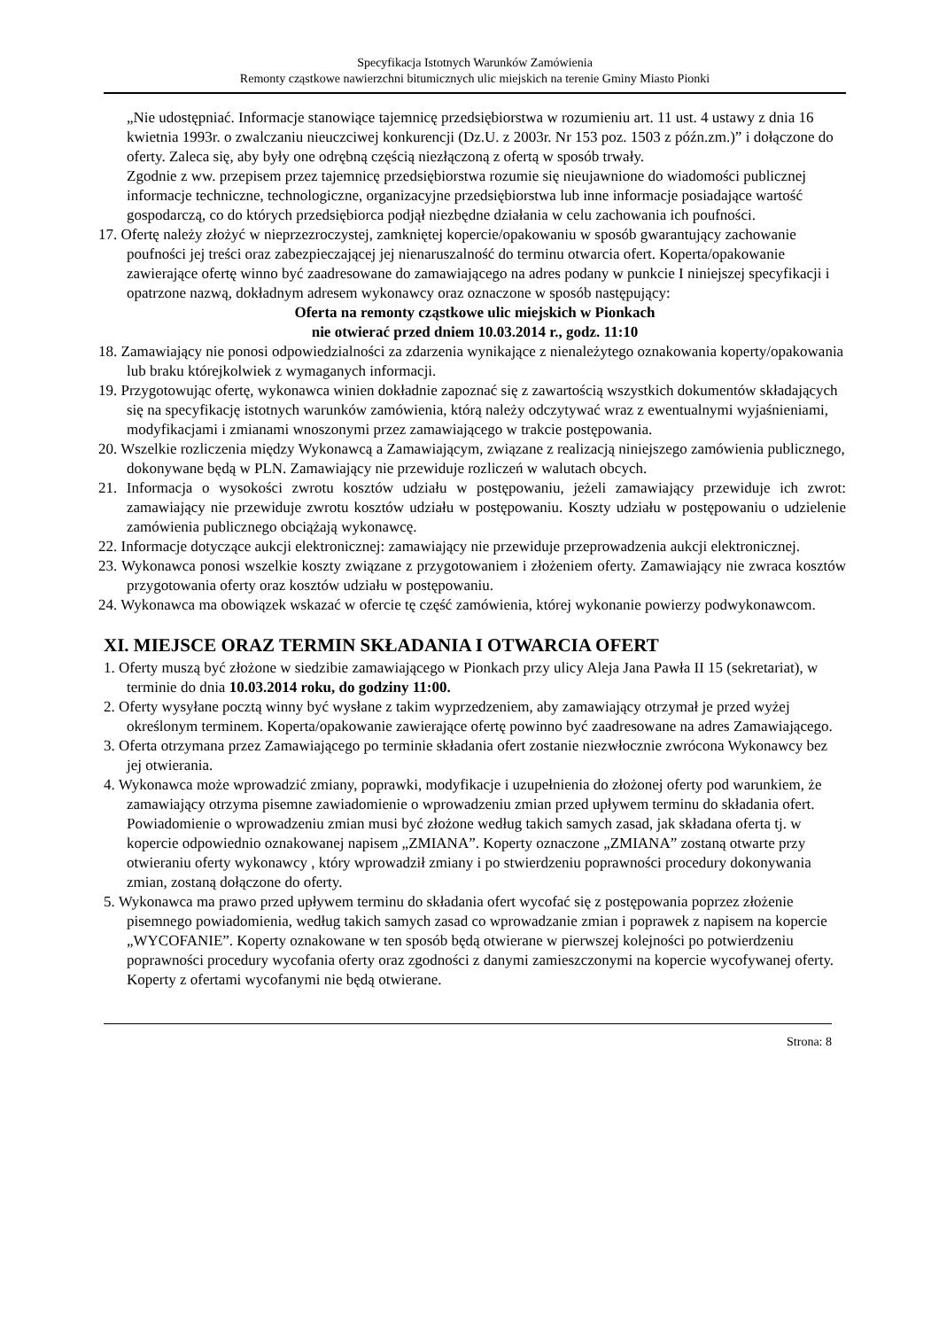Specyfikacja Istotnych Warunków Zamówienia
Remonty cząstkowe nawierzchni bitumicznych ulic miejskich na terenie Gminy Miasto Pionki
„Nie udostępniać. Informacje stanowiące tajemnicę przedsiębiorstwa w rozumieniu art. 11 ust. 4 ustawy z dnia 16 kwietnia 1993r. o zwalczaniu nieuczciwej konkurencji (Dz.U. z 2003r. Nr 153 poz. 1503 z późn.zm.)” i dołączone do oferty. Zaleca się, aby były one odrębną częścią niezłączoną z ofertą w sposób trwały.
Zgodnie z ww. przepisem przez tajemnicę przedsiębiorstwa rozumie się nieujawnione do wiadomości publicznej informacje techniczne, technologiczne, organizacyjne przedsiębiorstwa lub inne informacje posiadające wartość gospodarczą, co do których przedsiębiorca podjął niezbędne działania w celu zachowania ich poufności.
17. Ofertę należy złożyć w nieprzezroczystej, zamkniętej kopercie/opakowaniu w sposób gwarantujący zachowanie poufności jej treści oraz zabezpieczającej jej nienaruszalność do terminu otwarcia ofert. Koperta/opakowanie zawierające ofertę winno być zaadresowane do zamawiającego na adres podany w punkcie I niniejszej specyfikacji i opatrzone nazwą, dokładnym adresem wykonawcy oraz oznaczone w sposób następujący:
Oferta na remonty cząstkowe ulic miejskich w Pionkach
nie otwierać przed dniem 10.03.2014 r., godz. 11:10
18. Zamawiający nie ponosi odpowiedzialności za zdarzenia wynikające z nienależytego oznakowania koperty/opakowania lub braku którejkolwiek z wymaganych informacji.
19. Przygotowując ofertę, wykonawca winien dokładnie zapoznać się z zawartością wszystkich dokumentów składających się na specyfikację istotnych warunków zamówienia, którą należy odczytywać wraz z ewentualnymi wyjaśnieniami, modyfikacjami i zmianami wnoszonymi przez zamawiającego w trakcie postępowania.
20. Wszelkie rozliczenia między Wykonawcą a Zamawiającym, związane z realizacją niniejszego zamówienia publicznego, dokonywane będą w PLN. Zamawiający nie przewiduje rozliczeń w walutach obcych.
21. Informacja o wysokości zwrotu kosztów udziału w postępowaniu, jeżeli zamawiający przewiduje ich zwrot: zamawiający nie przewiduje zwrotu kosztów udziału w postępowaniu. Koszty udziału w postępowaniu o udzielenie zamówienia publicznego obciążają wykonawcę.
22. Informacje dotyczące aukcji elektronicznej: zamawiający nie przewiduje przeprowadzenia aukcji elektronicznej.
23. Wykonawca ponosi wszelkie koszty związane z przygotowaniem i złożeniem oferty. Zamawiający nie zwraca kosztów przygotowania oferty oraz kosztów udziału w postępowaniu.
24. Wykonawca ma obowiązek wskazać w ofercie tę część zamówienia, której wykonanie powierzy podwykonawcom.
XI. MIEJSCE ORAZ TERMIN SKŁADANIA I OTWARCIA OFERT
1. Oferty muszą być złożone w siedzibie zamawiającego w Pionkach przy ulicy Aleja Jana Pawła II 15 (sekretariat), w terminie do dnia 10.03.2014 roku, do godziny 11:00.
2. Oferty wysyłane pocztą winny być wysłane z takim wyprzedzeniem, aby zamawiający otrzymał je przed wyżej określonym terminem. Koperta/opakowanie zawierające ofertę powinno być zaadresowane na adres Zamawiającego.
3. Oferta otrzymana przez Zamawiającego po terminie składania ofert zostanie niezwłocznie zwrócona Wykonawcy bez jej otwierania.
4. Wykonawca może wprowadzić zmiany, poprawki, modyfikacje i uzupełnienia do złożonej oferty pod warunkiem, że zamawiający otrzyma pisemne zawiadomienie o wprowadzeniu zmian przed upływem terminu do składania ofert. Powiadomienie o wprowadzeniu zmian musi być złożone według takich samych zasad, jak składana oferta tj. w kopercie odpowiednio oznakowanej napisem „ZMIANA”. Koperty oznaczone „ZMIANA” zostaną otwarte przy otwieraniu oferty wykonawcy , który wprowadził zmiany i po stwierdzeniu poprawności procedury dokonywania zmian, zostaną dołączone do oferty.
5. Wykonawca ma prawo przed upływem terminu do składania ofert wycofać się z postępowania poprzez złożenie pisemnego powiadomienia, według takich samych zasad co wprowadzanie zmian i poprawek z napisem na kopercie „WYCOFANIE”. Koperty oznakowane w ten sposób będą otwierane w pierwszej kolejności po potwierdzeniu poprawności procedury wycofania oferty oraz zgodności z danymi zamieszczonymi na kopercie wycofywanej oferty. Koperty z ofertami wycofanymi nie będą otwierane.
Strona: 8